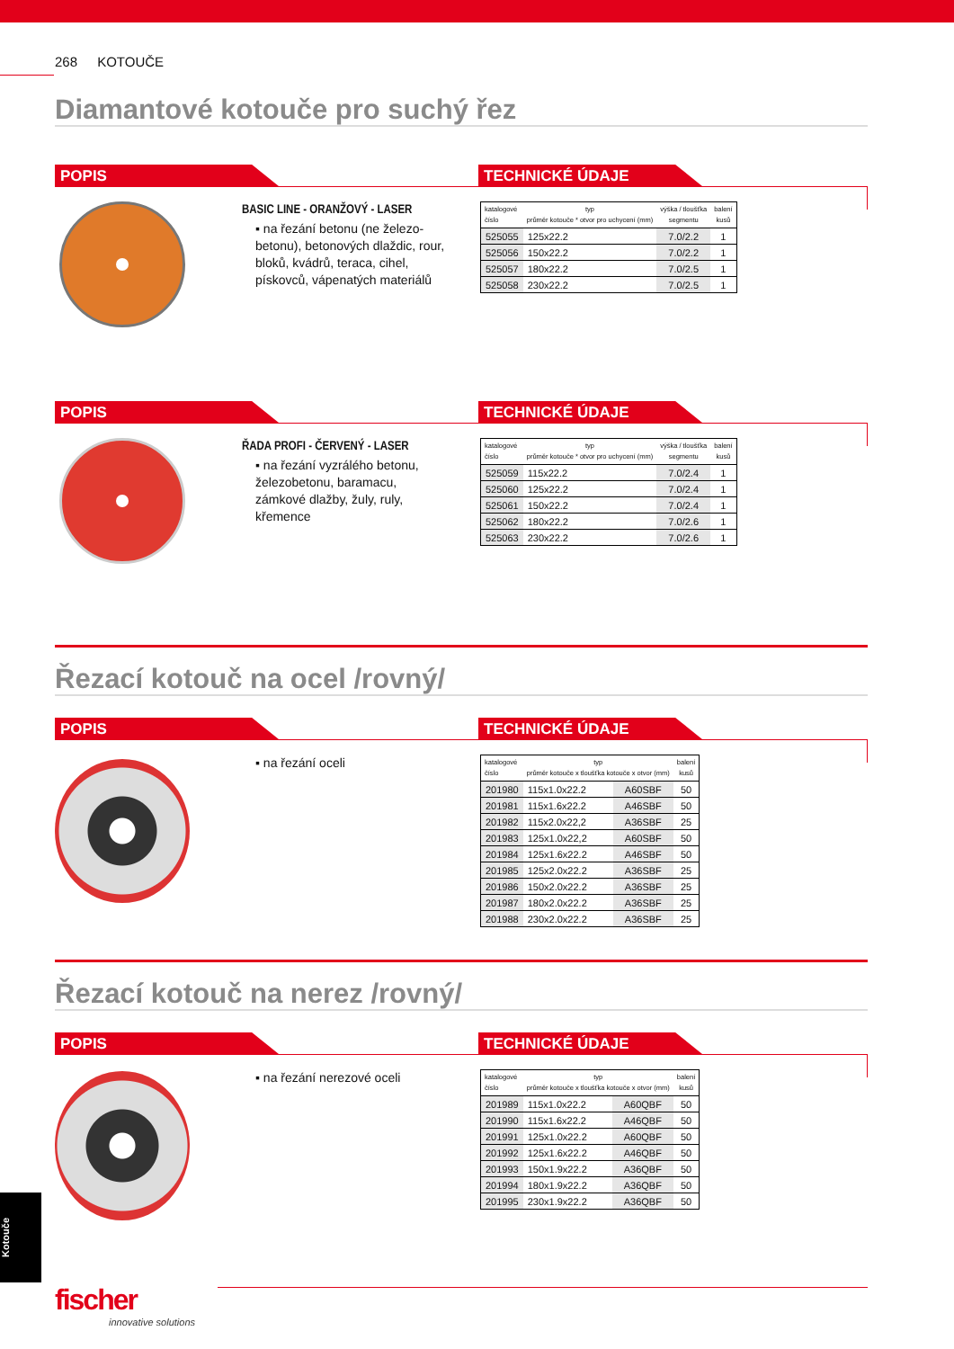268 KOTOUČE
Diamantové kotouče pro suchý řez
POPIS TECHNICKÉ ÚDAJE
BASIC LINE - ORANŽOVÝ - LASER
▪ na řezání betonu (ne železo-betonu), betonových dlaždic, rour, bloků, kvádrů, teraca, cihel, pískovců, vápenatých materiálů
| katalogové číslo | typ průměr kotouče * otvor pro uchycení (mm) | výška / tloušťka segmentu | balení kusů |
| --- | --- | --- | --- |
| 525055 | 125x22.2 | 7.0/2.2 | 1 |
| 525056 | 150x22.2 | 7.0/2.2 | 1 |
| 525057 | 180x22.2 | 7.0/2.5 | 1 |
| 525058 | 230x22.2 | 7.0/2.5 | 1 |
POPIS TECHNICKÉ ÚDAJE
ŘADA PROFI - ČERVENÝ - LASER
▪ na řezání vyzrálého betonu, železobetonu, baramacu, zámkové dlažby, žuly, ruly, křemence
| katalogové číslo | typ průměr kotouče * otvor pro uchycení (mm) | výška / tloušťka segmentu | balení kusů |
| --- | --- | --- | --- |
| 525059 | 115x22.2 | 7.0/2.4 | 1 |
| 525060 | 125x22.2 | 7.0/2.4 | 1 |
| 525061 | 150x22.2 | 7.0/2.4 | 1 |
| 525062 | 180x22.2 | 7.0/2.6 | 1 |
| 525063 | 230x22.2 | 7.0/2.6 | 1 |
Řezací kotouč na ocel /rovný/
POPIS TECHNICKÉ ÚDAJE
▪ na řezání oceli
| katalogové číslo | typ průměr kotouče x tloušťka kotouče x otvor (mm) | | balení kusů |
| --- | --- | --- | --- |
| 201980 | 115x1.0x22.2 | A60SBF | 50 |
| 201981 | 115x1.6x22.2 | A46SBF | 50 |
| 201982 | 115x2.0x22,2 | A36SBF | 25 |
| 201983 | 125x1.0x22,2 | A60SBF | 50 |
| 201984 | 125x1.6x22.2 | A46SBF | 50 |
| 201985 | 125x2.0x22.2 | A36SBF | 25 |
| 201986 | 150x2.0x22.2 | A36SBF | 25 |
| 201987 | 180x2.0x22.2 | A36SBF | 25 |
| 201988 | 230x2.0x22.2 | A36SBF | 25 |
Řezací kotouč na nerez /rovný/
POPIS TECHNICKÉ ÚDAJE
▪ na řezání nerezové oceli
| katalogové číslo | typ průměr kotouče x tloušťka kotouče x otvor (mm) | | balení kusů |
| --- | --- | --- | --- |
| 201989 | 115x1.0x22.2 | A60QBF | 50 |
| 201990 | 115x1.6x22.2 | A46QBF | 50 |
| 201991 | 125x1.0x22.2 | A60QBF | 50 |
| 201992 | 125x1.6x22.2 | A46QBF | 50 |
| 201993 | 150x1.9x22.2 | A36QBF | 50 |
| 201994 | 180x1.9x22.2 | A36QBF | 50 |
| 201995 | 230x1.9x22.2 | A36QBF | 50 |
Kotouče
fischer
innovative solutions